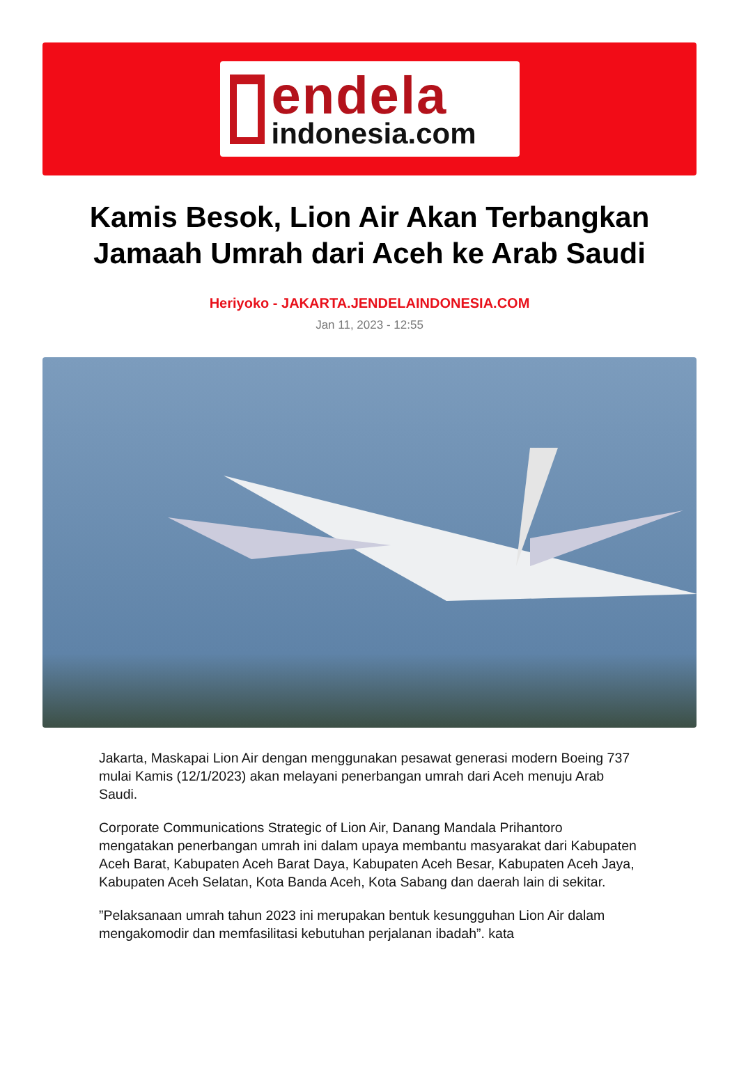endela
indonesia.com
Kamis Besok, Lion Air Akan Terbangkan Jamaah Umrah dari Aceh ke Arab Saudi
Heriyoko - JAKARTA.JENDELAINDONESIA.COM
Jan 11, 2023 - 12:55
Jakarta, Maskapai Lion Air dengan menggunakan pesawat generasi modern Boeing 737 mulai Kamis (12/1/2023) akan melayani penerbangan umrah dari Aceh menuju Arab Saudi.
Corporate Communications Strategic of Lion Air, Danang Mandala Prihantoro mengatakan penerbangan umrah ini dalam upaya membantu masyarakat dari Kabupaten Aceh Barat, Kabupaten Aceh Barat Daya, Kabupaten Aceh Besar, Kabupaten Aceh Jaya, Kabupaten Aceh Selatan, Kota Banda Aceh, Kota Sabang dan daerah lain di sekitar.
”Pelaksanaan umrah tahun 2023 ini merupakan bentuk kesungguhan Lion Air dalam mengakomodir dan memfasilitasi kebutuhan perjalanan ibadah”. kata